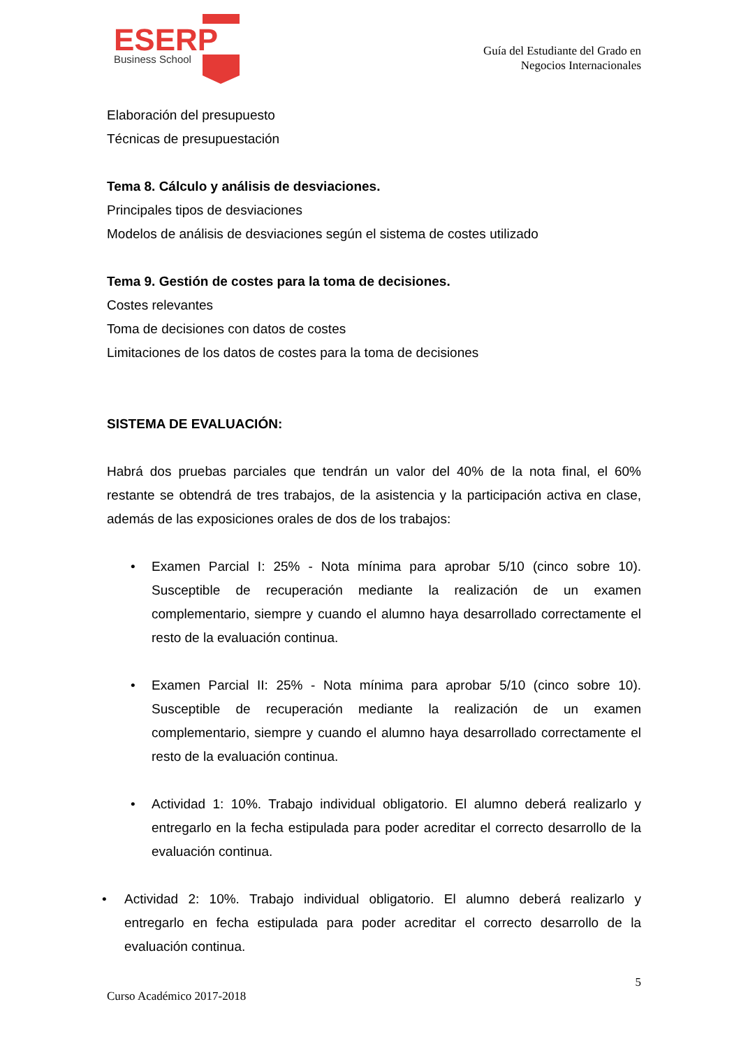ESERP
Business School
Guía del Estudiante del Grado en
Negocios Internacionales
Elaboración del presupuesto
Técnicas de presupuestación
Tema 8. Cálculo y análisis de desviaciones.
Principales tipos de desviaciones
Modelos de análisis de desviaciones según el sistema de costes utilizado
Tema 9. Gestión de costes para la toma de decisiones.
Costes relevantes
Toma de decisiones con datos de costes
Limitaciones de los datos de costes para la toma de decisiones
SISTEMA DE EVALUACIÓN:
Habrá dos pruebas parciales que tendrán un valor del 40% de la nota final, el 60% restante se obtendrá de tres trabajos, de la asistencia y la participación activa en clase, además de las exposiciones orales de dos de los trabajos:
• Examen Parcial I: 25% - Nota mínima para aprobar 5/10 (cinco sobre 10). Susceptible de recuperación mediante la realización de un examen complementario, siempre y cuando el alumno haya desarrollado correctamente el resto de la evaluación continua.
• Examen Parcial II: 25% - Nota mínima para aprobar 5/10 (cinco sobre 10). Susceptible de recuperación mediante la realización de un examen complementario, siempre y cuando el alumno haya desarrollado correctamente el resto de la evaluación continua.
• Actividad 1: 10%. Trabajo individual obligatorio. El alumno deberá realizarlo y entregarlo en la fecha estipulada para poder acreditar el correcto desarrollo de la evaluación continua.
• Actividad 2: 10%. Trabajo individual obligatorio. El alumno deberá realizarlo y entregarlo en fecha estipulada para poder acreditar el correcto desarrollo de la evaluación continua.
5
Curso Académico 2017-2018